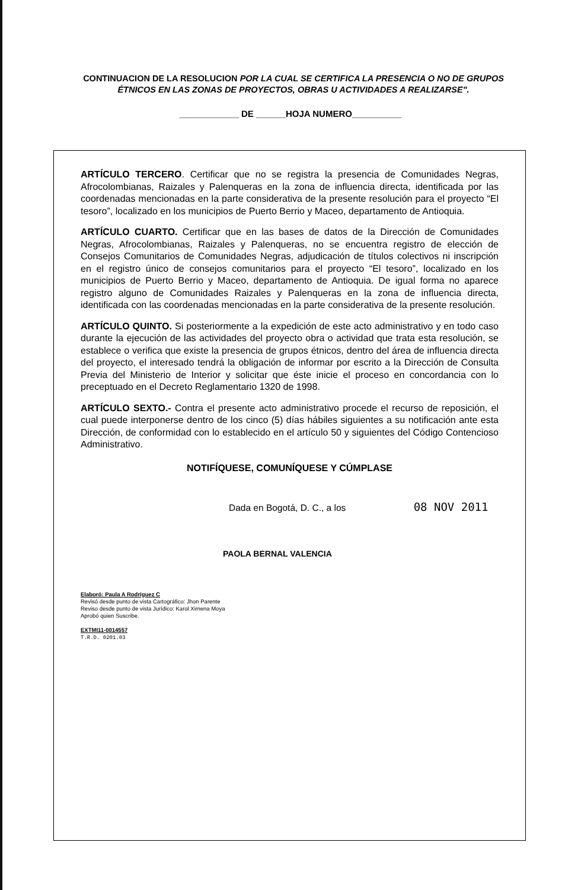CONTINUACION DE LA RESOLUCION POR LA CUAL SE CERTIFICA LA PRESENCIA O NO DE GRUPOS ÉTNICOS EN LAS ZONAS DE PROYECTOS, OBRAS U ACTIVIDADES A REALIZARSE".
____________ DE ______HOJA NUMERO__________
ARTÍCULO TERCERO. Certificar que no se registra la presencia de Comunidades Negras, Afrocolombianas, Raizales y Palenqueras en la zona de influencia directa, identificada por las coordenadas mencionadas en la parte considerativa de la presente resolución para el proyecto “El tesoro”, localizado en los municipios de Puerto Berrio y Maceo, departamento de Antioquia.
ARTÍCULO CUARTO. Certificar que en las bases de datos de la Dirección de Comunidades Negras, Afrocolombianas, Raizales y Palenqueras, no se encuentra registro de elección de Consejos Comunitarios de Comunidades Negras, adjudicación de títulos colectivos ni inscripción en el registro único de consejos comunitarios para el proyecto “El tesoro”, localizado en los municipios de Puerto Berrio y Maceo, departamento de Antioquia. De igual forma no aparece registro alguno de Comunidades Raizales y Palenqueras en la zona de influencia directa, identificada con las coordenadas mencionadas en la parte considerativa de la presente resolución.
ARTÍCULO QUINTO. Si posteriormente a la expedición de este acto administrativo y en todo caso durante la ejecución de las actividades del proyecto obra o actividad que trata esta resolución, se establece o verifica que existe la presencia de grupos étnicos, dentro del área de influencia directa del proyecto, el interesado tendrá la obligación de informar por escrito a la Dirección de Consulta Previa del Ministerio de Interior y solicitar que éste inicie el proceso en concordancia con lo preceptuado en el Decreto Reglamentario 1320 de 1998.
ARTÍCULO SEXTO.- Contra el presente acto administrativo procede el recurso de reposición, el cual puede interponerse dentro de los cinco (5) días hábiles siguientes a su notificación ante esta Dirección, de conformidad con lo establecido en el artículo 50 y siguientes del Código Contencioso Administrativo.
NOTIFÍQUESE, COMUNÍQUESE Y CÚMPLASE
Dada en Bogotá, D. C., a los 08 NOV 2011
PAOLA BERNAL VALENCIA
Elaboró: Paula A Rodríguez C
Revisó desde punto de vista Cartográfico: Jhon Parente
Reviso desde punto de vista Jurídico: Karol Ximena Moya
Aprobó quien Suscribe.
EXTMI11-0014557
T.R.D. 0201.03